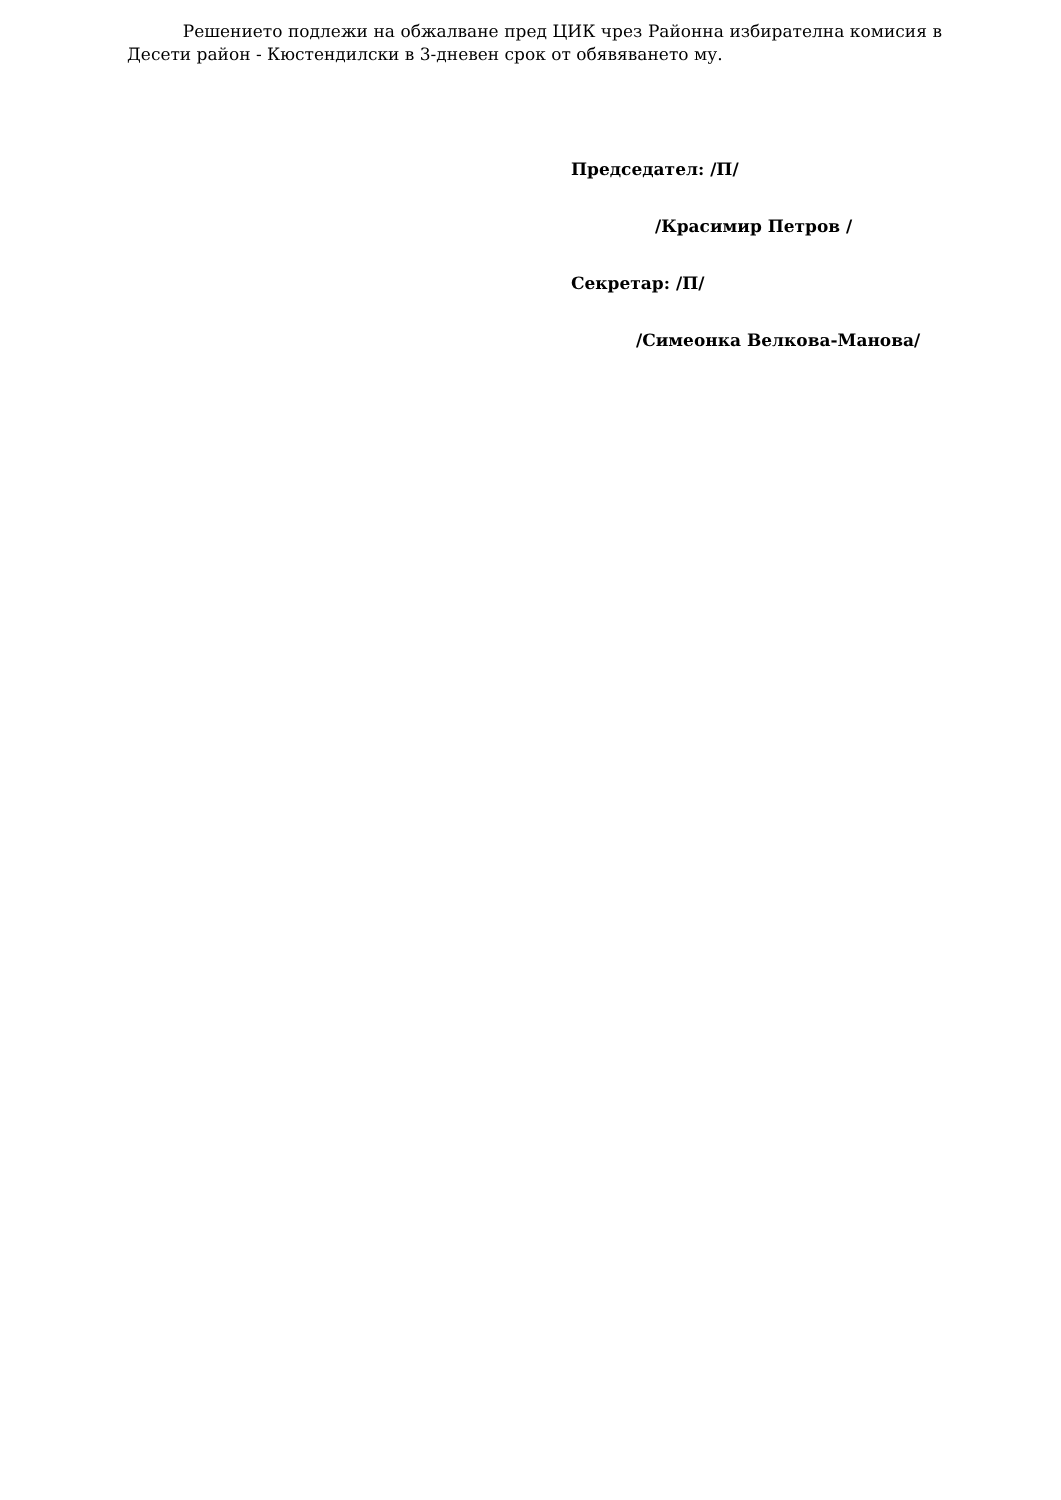Решението подлежи на обжалване пред ЦИК чрез Районна избирателна комисия в Десети район - Кюстендилски в 3-дневен срок от обявяването му.
Председател: /П/
/Красимир Петров /
Секретар: /П/
/Симеонка Велкова-Манова/